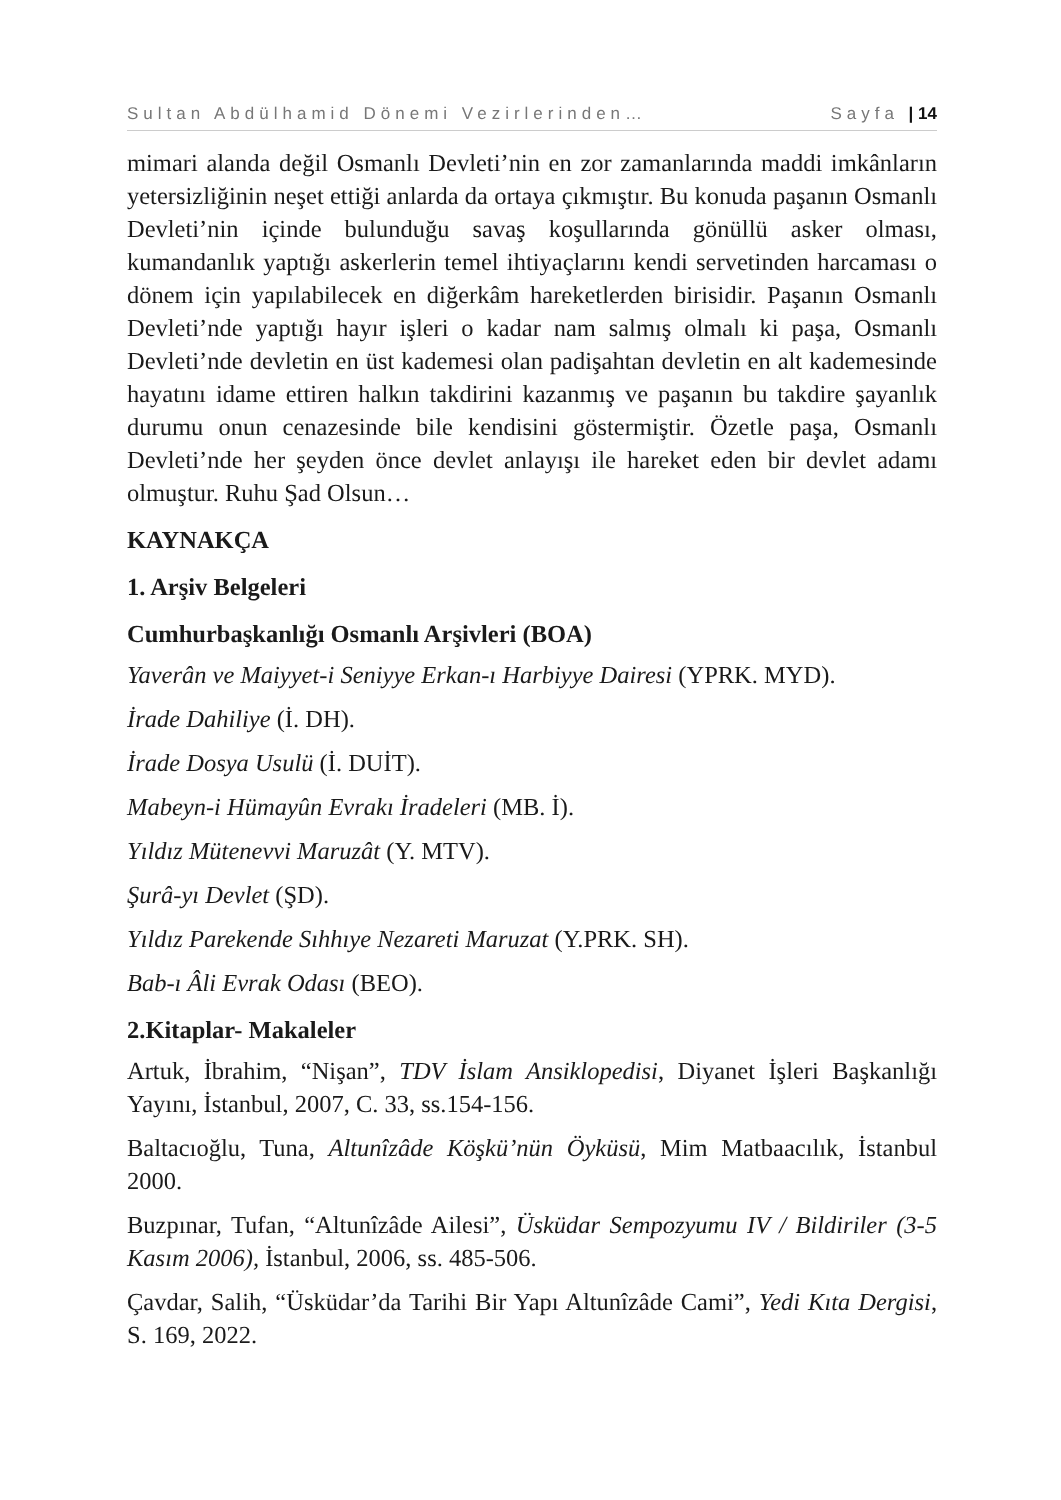Sultan Abdülhamid Dönemi Vezirlerinden… Sayfa | 14
mimari alanda değil Osmanlı Devleti’nin en zor zamanlarında maddi imkânların yetersizliğinin neşet ettiği anlarda da ortaya çıkmıştır. Bu konuda paşanın Osmanlı Devleti’nin içinde bulunduğu savaş koşullarında gönüllü asker olması, kumandanlık yaptığı askerlerin temel ihtiyaçlarını kendi servetinden harcaması o dönem için yapılabilecek en diğerkâm hareketlerden birisidir. Paşanın Osmanlı Devleti’nde yaptığı hayır işleri o kadar nam salmış olmalı ki paşa, Osmanlı Devleti’nde devletin en üst kademesi olan padişahtan devletin en alt kademesinde hayatını idame ettiren halkın takdirini kazanmış ve paşanın bu takdire şayanlık durumu onun cenazesinde bile kendisini göstermiştir. Özetle paşa, Osmanlı Devleti’nde her şeyden önce devlet anlayışı ile hareket eden bir devlet adamı olmuştur. Ruhu Şad Olsun…
KAYNAKÇA
1. Arşiv Belgeleri
Cumhurbaşkanlığı Osmanlı Arşivleri (BOA)
Yaverân ve Maiyyet-i Seniyye Erkan-ı Harbiyye Dairesi (YPRK. MYD).
İrade Dahiliye (İ. DH).
İrade Dosya Usulü (İ. DUİT).
Mabeyn-i Hümayûn Evrakı İradeleri (MB. İ).
Yıldız Mütenevvi Maruzât (Y. MTV).
Şurâ-yı Devlet (ŞD).
Yıldız Parekende Sıhhıye Nezareti Maruzat (Y.PRK. SH).
Bab-ı Âli Evrak Odası (BEO).
2.Kitaplar- Makaleler
Artuk, İbrahim, “Nişan”, TDV İslam Ansiklopedisi, Diyanet İşleri Başkanlığı Yayını, İstanbul, 2007, C. 33, ss.154-156.
Baltacıoğlu, Tuna, Altunîzâde Köşkü’nün Öyküsü, Mim Matbaacılık, İstanbul 2000.
Buzpınar, Tufan, “Altunîzâde Ailesi”, Üsküdar Sempozyumu IV / Bildiriler (3-5 Kasım 2006), İstanbul, 2006, ss. 485-506.
Çavdar, Salih, “Üsküdar’da Tarihi Bir Yapı Altunîzâde Cami”, Yedi Kıta Dergisi, S. 169, 2022.